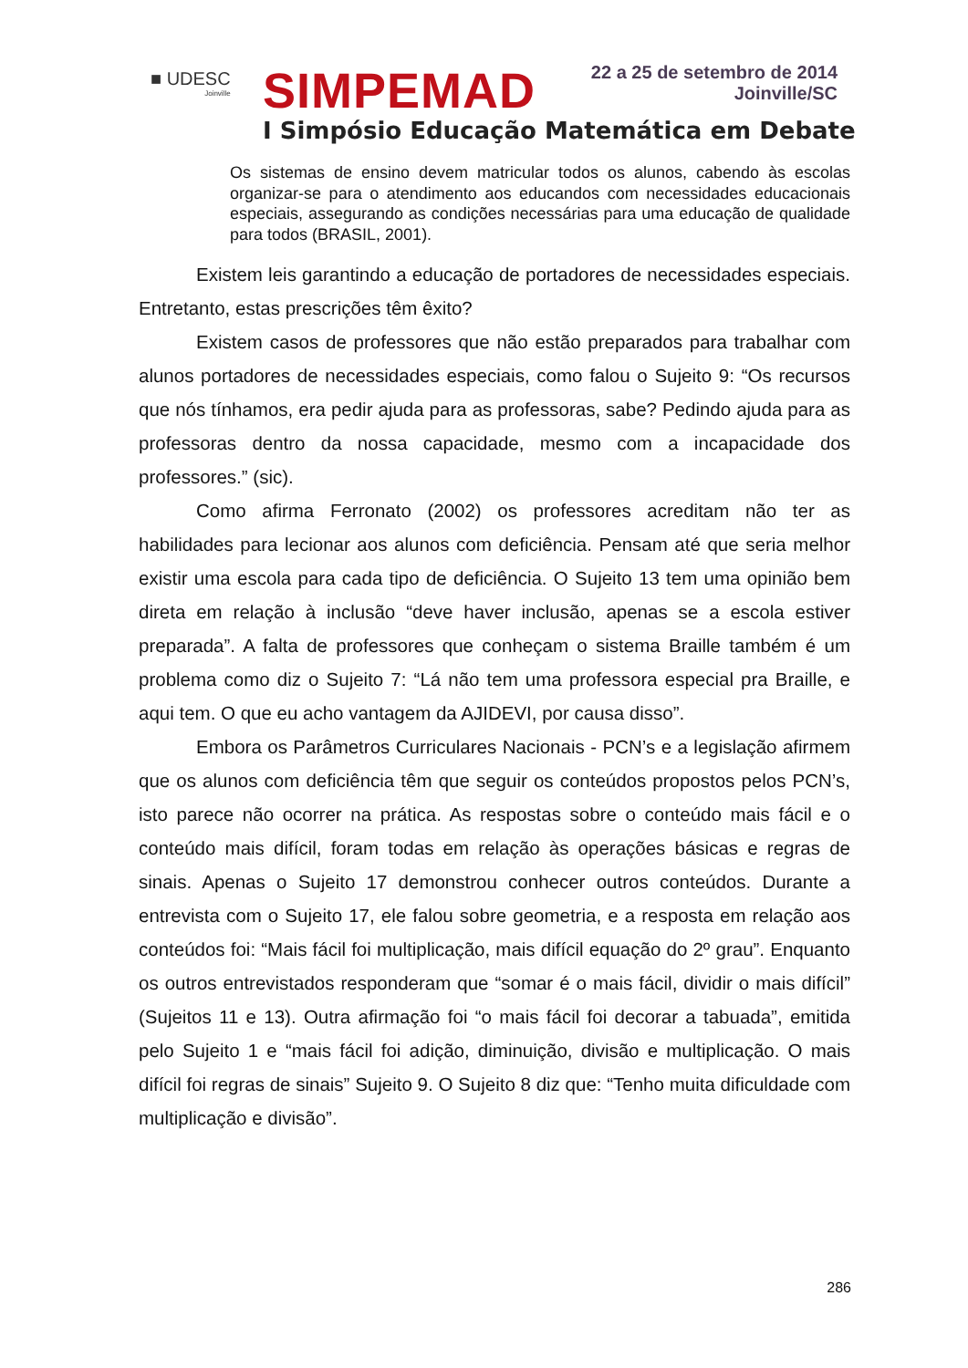■ UDESC
Joinville
SIMPEMAD
22 a 25 de setembro de 2014
Joinville/SC
I Simpósio Educação Matemática em Debate
Os sistemas de ensino devem matricular todos os alunos, cabendo às escolas organizar-se para o atendimento aos educandos com necessidades educacionais especiais, assegurando as condições necessárias para uma educação de qualidade para todos (BRASIL, 2001).
Existem leis garantindo a educação de portadores de necessidades especiais. Entretanto, estas prescrições têm êxito?
Existem casos de professores que não estão preparados para trabalhar com alunos portadores de necessidades especiais, como falou o Sujeito 9: “Os recursos que nós tínhamos, era pedir ajuda para as professoras, sabe? Pedindo ajuda para as professoras dentro da nossa capacidade, mesmo com a incapacidade dos professores.” (sic).
Como afirma Ferronato (2002) os professores acreditam não ter as habilidades para lecionar aos alunos com deficiência. Pensam até que seria melhor existir uma escola para cada tipo de deficiência. O Sujeito 13 tem uma opinião bem direta em relação à inclusão “deve haver inclusão, apenas se a escola estiver preparada”. A falta de professores que conheçam o sistema Braille também é um problema como diz o Sujeito 7: “Lá não tem uma professora especial pra Braille, e aqui tem. O que eu acho vantagem da AJIDEVI, por causa disso”.
Embora os Parâmetros Curriculares Nacionais - PCN’s e a legislação afirmem que os alunos com deficiência têm que seguir os conteúdos propostos pelos PCN’s, isto parece não ocorrer na prática. As respostas sobre o conteúdo mais fácil e o conteúdo mais difícil, foram todas em relação às operações básicas e regras de sinais. Apenas o Sujeito 17 demonstrou conhecer outros conteúdos. Durante a entrevista com o Sujeito 17, ele falou sobre geometria, e a resposta em relação aos conteúdos foi: “Mais fácil foi multiplicação, mais difícil equação do 2º grau”. Enquanto os outros entrevistados responderam que “somar é o mais fácil, dividir o mais difícil” (Sujeitos 11 e 13). Outra afirmação foi “o mais fácil foi decorar a tabuada”, emitida pelo Sujeito 1 e “mais fácil foi adição, diminuição, divisão e multiplicação. O mais difícil foi regras de sinais” Sujeito 9. O Sujeito 8 diz que: “Tenho muita dificuldade com multiplicação e divisão”.
286